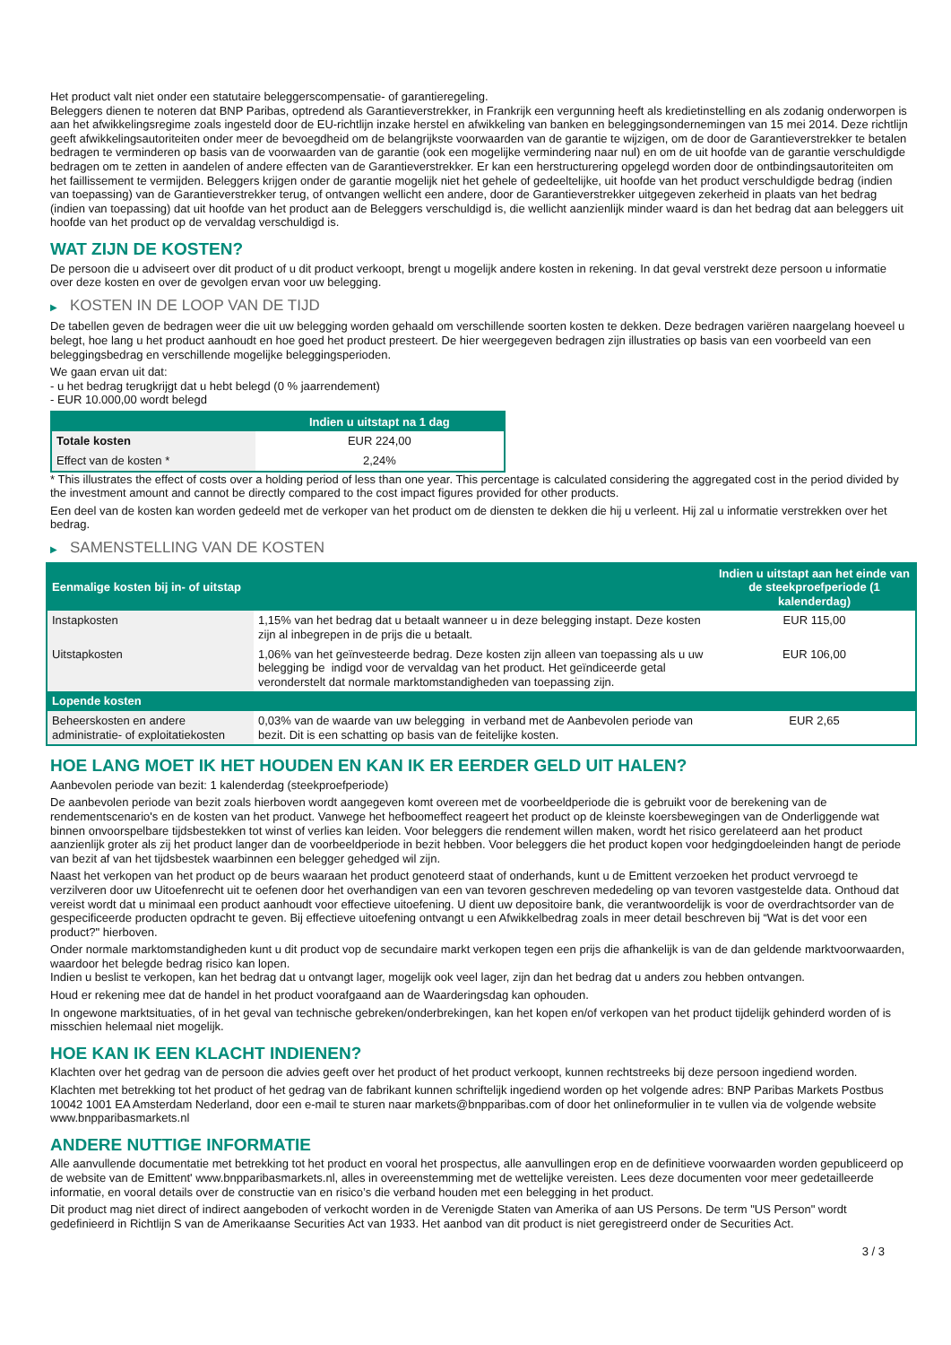Het product valt niet onder een statutaire beleggerscompensatie- of garantieregeling.
Beleggers dienen te noteren dat BNP Paribas, optredend als Garantieverstrekker, in Frankrijk een vergunning heeft als kredietinstelling en als zodanig onderworpen is aan het afwikkelingsregime zoals ingesteld door de EU-richtlijn inzake herstel en afwikkeling van banken en beleggingsondernemingen van 15 mei 2014. Deze richtlijn geeft afwikkelingsautoriteiten onder meer de bevoegdheid om de belangrijkste voorwaarden van de garantie te wijzigen, om de door de Garantieverstrekker te betalen bedragen te verminderen op basis van de voorwaarden van de garantie (ook een mogelijke vermindering naar nul) en om de uit hoofde van de garantie verschuldigde bedragen om te zetten in aandelen of andere effecten van de Garantieverstrekker. Er kan een herstructurering opgelegd worden door de ontbindingsautoriteiten om het faillissement te vermijden. Beleggers krijgen onder de garantie mogelijk niet het gehele of gedeeltelijke, uit hoofde van het product verschuldigde bedrag (indien van toepassing) van de Garantieverstrekker terug, of ontvangen wellicht een andere, door de Garantieverstrekker uitgegeven zekerheid in plaats van het bedrag (indien van toepassing) dat uit hoofde van het product aan de Beleggers verschuldigd is, die wellicht aanzienlijk minder waard is dan het bedrag dat aan beleggers uit hoofde van het product op de vervaldag verschuldigd is.
WAT ZIJN DE KOSTEN?
De persoon die u adviseert over dit product of u dit product verkoopt, brengt u mogelijk andere kosten in rekening. In dat geval verstrekt deze persoon u informatie over deze kosten en over de gevolgen ervan voor uw belegging.
▶ KOSTEN IN DE LOOP VAN DE TIJD
De tabellen geven de bedragen weer die uit uw belegging worden gehaald om verschillende soorten kosten te dekken. Deze bedragen variëren naargelang hoeveel u belegt, hoe lang u het product aanhoudt en hoe goed het product presteert. De hier weergegeven bedragen zijn illustraties op basis van een voorbeeld van een beleggingsbedrag en verschillende mogelijke beleggingsperioden.
We gaan ervan uit dat:
- u het bedrag terugkrijgt dat u hebt belegd (0 % jaarrendement)
- EUR 10.000,00 wordt belegd
| | Indien u uitstapt na 1 dag |
| --- | --- |
| Totale kosten | EUR 224,00 |
| Effect van de kosten * | 2,24% |
* This illustrates the effect of costs over a holding period of less than one year. This percentage is calculated considering the aggregated cost in the period divided by the investment amount and cannot be directly compared to the cost impact figures provided for other products.
Een deel van de kosten kan worden gedeeld met de verkoper van het product om de diensten te dekken die hij u verleent. Hij zal u informatie verstrekken over het bedrag.
▶ SAMENSTELLING VAN DE KOSTEN
| Eenmalige kosten bij in- of uitstap | | Indien u uitstapt aan het einde van de steekproefperiode (1 kalenderdag) |
| --- | --- | --- |
| Instapkosten | 1,15% van het bedrag dat u betaalt wanneer u in deze belegging instapt. Deze kosten zijn al inbegrepen in de prijs die u betaalt. | EUR 115,00 |
| Uitstapkosten | 1,06% van het geïnvesteerde bedrag. Deze kosten zijn alleen van toepassing als u uw belegging be indigd voor de vervaldag van het product. Het geïndiceerde getal veronderstelt dat normale marktomstandigheden van toepassing zijn. | EUR 106,00 |
| Lopende kosten | | |
| Beheerskosten en andere administratie- of exploitatiekosten | 0,03% van de waarde van uw belegging in verband met de Aanbevolen periode van bezit. Dit is een schatting op basis van de feitelijke kosten. | EUR 2,65 |
HOE LANG MOET IK HET HOUDEN EN KAN IK ER EERDER GELD UIT HALEN?
Aanbevolen periode van bezit: 1 kalenderdag (steekproefperiode)
De aanbevolen periode van bezit zoals hierboven wordt aangegeven komt overeen met de voorbeeldperiode die is gebruikt voor de berekening van de rendementscenario's en de kosten van het product. Vanwege het hefboomeffect reageert het product op de kleinste koersbewegingen van de Onderliggende wat binnen onvoorspelbare tijdsbestekken tot winst of verlies kan leiden. Voor beleggers die rendement willen maken, wordt het risico gerelateerd aan het product aanzienlijk groter als zij het product langer dan de voorbeeldperiode in bezit hebben. Voor beleggers die het product kopen voor hedgingdoeleinden hangt de periode van bezit af van het tijdsbestek waarbinnen een belegger gehedged wil zijn.
Naast het verkopen van het product op de beurs waaraan het product genoteerd staat of onderhands, kunt u de Emittent verzoeken het product vervroegd te verzilveren door uw Uitoefenrecht uit te oefenen door het overhandigen van een van tevoren geschreven mededeling op van tevoren vastgestelde data. Onthoud dat vereist wordt dat u minimaal een product aanhoudt voor effectieve uitoefening. U dient uw depositoire bank, die verantwoordelijk is voor de overdrachtsorder van de gespecificeerde producten opdracht te geven. Bij effectieve uitoefening ontvangt u een Afwikkelbedrag zoals in meer detail beschreven bij “Wat is det voor een product?" hierboven.
Onder normale marktomstandigheden kunt u dit product vop de secundaire markt verkopen tegen een prijs die afhankelijk is van de dan geldende marktvoorwaarden, waardoor het belegde bedrag risico kan lopen.
Indien u beslist te verkopen, kan het bedrag dat u ontvangt lager, mogelijk ook veel lager, zijn dan het bedrag dat u anders zou hebben ontvangen.
Houd er rekening mee dat de handel in het product voorafgaand aan de Waarderingsdag kan ophouden.
In ongewone marktsituaties, of in het geval van technische gebreken/onderbrekingen, kan het kopen en/of verkopen van het product tijdelijk gehinderd worden of is misschien helemaal niet mogelijk.
HOE KAN IK EEN KLACHT INDIENEN?
Klachten over het gedrag van de persoon die advies geeft over het product of het product verkoopt, kunnen rechtstreeks bij deze persoon ingediend worden.
Klachten met betrekking tot het product of het gedrag van de fabrikant kunnen schriftelijk ingediend worden op het volgende adres: BNP Paribas Markets Postbus 10042 1001 EA Amsterdam Nederland, door een e-mail te sturen naar markets@bnpparibas.com of door het onlineformulier in te vullen via de volgende website www.bnpparibasmarkets.nl
ANDERE NUTTIGE INFORMATIE
Alle aanvullende documentatie met betrekking tot het product en vooral het prospectus, alle aanvullingen erop en de definitieve voorwaarden worden gepubliceerd op de website van de Emittent' www.bnpparibasmarkets.nl, alles in overeenstemming met de wettelijke vereisten. Lees deze documenten voor meer gedetailleerde informatie, en vooral details over de constructie van en risico’s die verband houden met een belegging in het product.
Dit product mag niet direct of indirect aangeboden of verkocht worden in de Verenigde Staten van Amerika of aan US Persons. De term "US Person" wordt gedefinieerd in Richtlijn S van de Amerikaanse Securities Act van 1933. Het aanbod van dit product is niet geregistreerd onder de Securities Act.
3 / 3